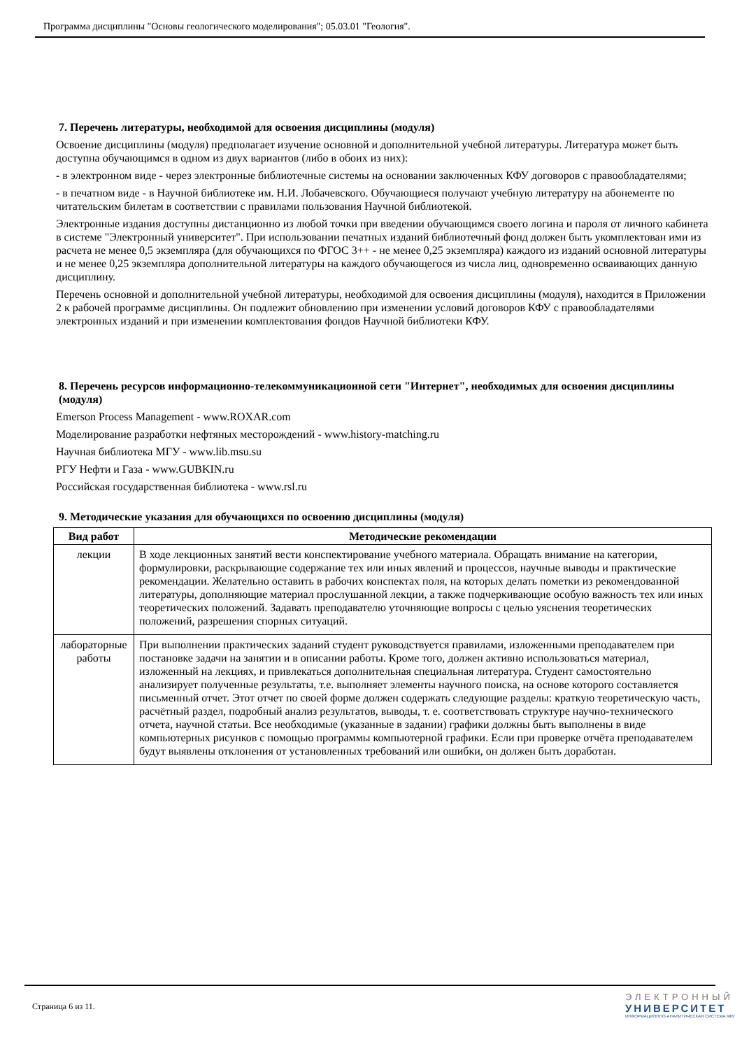Программа дисциплины "Основы геологического моделирования"; 05.03.01 "Геология".
7. Перечень литературы, необходимой для освоения дисциплины (модуля)
Освоение дисциплины (модуля) предполагает изучение основной и дополнительной учебной литературы. Литература может быть доступна обучающимся в одном из двух вариантов (либо в обоих из них):
- в электронном виде - через электронные библиотечные системы на основании заключенных КФУ договоров с правообладателями;
- в печатном виде - в Научной библиотеке им. Н.И. Лобачевского. Обучающиеся получают учебную литературу на абонементе по читательским билетам в соответствии с правилами пользования Научной библиотекой.
Электронные издания доступны дистанционно из любой точки при введении обучающимся своего логина и пароля от личного кабинета в системе "Электронный университет". При использовании печатных изданий библиотечный фонд должен быть укомплектован ими из расчета не менее 0,5 экземпляра (для обучающихся по ФГОС 3++ - не менее 0,25 экземпляра) каждого из изданий основной литературы и не менее 0,25 экземпляра дополнительной литературы на каждого обучающегося из числа лиц, одновременно осваивающих данную дисциплину.
Перечень основной и дополнительной учебной литературы, необходимой для освоения дисциплины (модуля), находится в Приложении 2 к рабочей программе дисциплины. Он подлежит обновлению при изменении условий договоров КФУ с правообладателями электронных изданий и при изменении комплектования фондов Научной библиотеки КФУ.
8. Перечень ресурсов информационно-телекоммуникационной сети "Интернет", необходимых для освоения дисциплины (модуля)
Emerson Process Management - www.ROXAR.com
Моделирование разработки нефтяных месторождений - www.history-matching.ru
Научная библиотека МГУ - www.lib.msu.su
РГУ Нефти и Газа - www.GUBKIN.ru
Российская государственная библиотека - www.rsl.ru
9. Методические указания для обучающихся по освоению дисциплины (модуля)
| Вид работ | Методические рекомендации |
| --- | --- |
| лекции | В ходе лекционных занятий вести конспектирование учебного материала. Обращать внимание на категории, формулировки, раскрывающие содержание тех или иных явлений и процессов, научные выводы и практические рекомендации. Желательно оставить в рабочих конспектах поля, на которых делать пометки из рекомендованной литературы, дополняющие материал прослушанной лекции, а также подчеркивающие особую важность тех или иных теоретических положений. Задавать преподавателю уточняющие вопросы с целью уяснения теоретических положений, разрешения спорных ситуаций. |
| лабораторные работы | При выполнении практических заданий студент руководствуется правилами, изложенными преподавателем при постановке задачи на занятии и в описании работы. Кроме того, должен активно использоваться материал, изложенный на лекциях, и привлекаться дополнительная специальная литература. Студент самостоятельно анализирует полученные результаты, т.е. выполняет элементы научного поиска, на основе которого составляется письменный отчет. Этот отчет по своей форме должен содержать следующие разделы: краткую теоретическую часть, расчётный раздел, подробный анализ результатов, выводы, т. е. соответствовать структуре научно-технического отчета, научной статьи. Все необходимые (указанные в задании) графики должны быть выполнены в виде компьютерных рисунков с помощью программы компьютерной графики. Если при проверке отчёта преподавателем будут выявлены отклонения от установленных требований или ошибки, он должен быть доработан. |
Страница 6 из 11.
ЭЛЕКТРОННЫЙ
УНИВЕРСИТЕТ
ИНФОРМАЦИОННО-АНАЛИТИЧЕСКАЯ СИСТЕМА КФУ